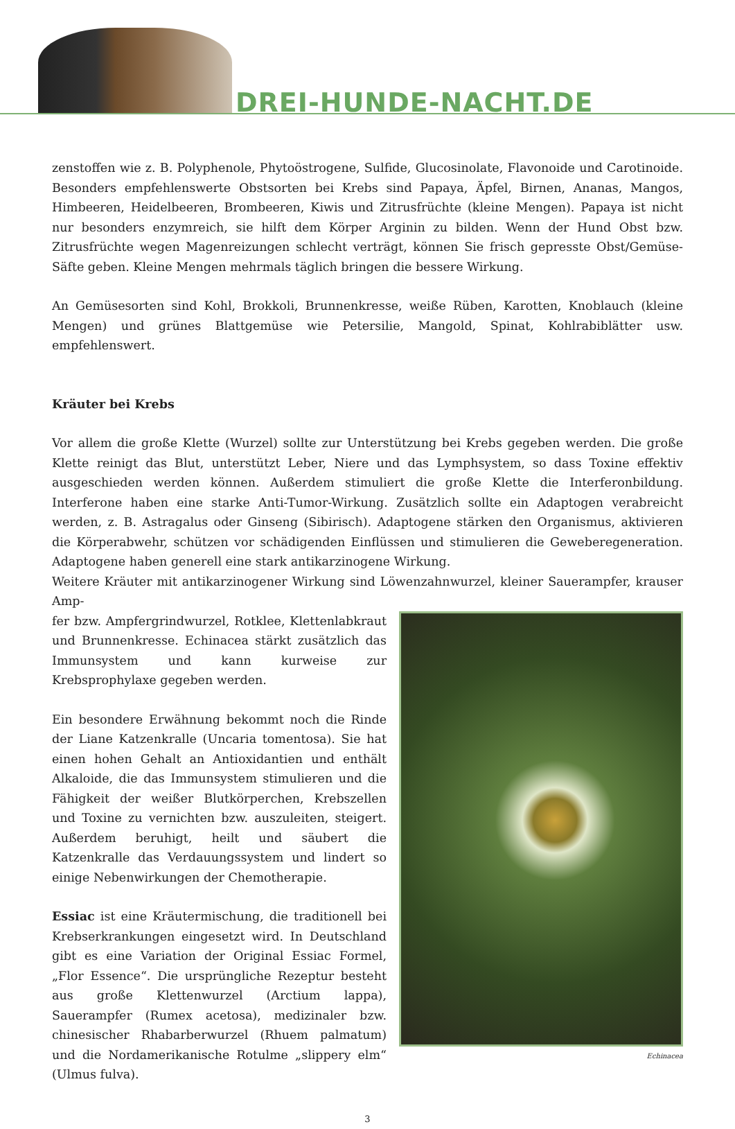DREI-HUNDE-NACHT.DE
zenstoffen wie z. B. Polyphenole, Phytoöstrogene, Sulfide, Glucosinolate, Flavonoide und Carotinoide. Besonders empfehlenswerte Obstsorten bei Krebs sind Papaya, Äpfel, Birnen, Ananas, Mangos, Himbeeren, Heidelbeeren, Brombeeren, Kiwis und Zitrusfrüchte (kleine Mengen). Papaya ist nicht nur besonders enzymreich, sie hilft dem Körper Arginin zu bilden. Wenn der Hund Obst bzw. Zitrusfrüchte wegen Magenreizungen schlecht verträgt, können Sie frisch gepresste Obst/Gemüse-Säfte geben. Kleine Mengen mehrmals täglich bringen die bessere Wirkung.
An Gemüsesorten sind Kohl, Brokkoli, Brunnenkresse, weiße Rüben, Karotten, Knoblauch (kleine Mengen) und grünes Blattgemüse wie Petersilie, Mangold, Spinat, Kohlrabiblätter usw. empfehlenswert.
Kräuter bei Krebs
Vor allem die große Klette (Wurzel) sollte zur Unterstützung bei Krebs gegeben werden. Die große Klette reinigt das Blut, unterstützt Leber, Niere und das Lymphsystem, so dass Toxine effektiv ausgeschieden werden können. Außerdem stimuliert die große Klette die Interferonbildung. Interferone haben eine starke Anti-Tumor-Wirkung. Zusätzlich sollte ein Adaptogen verabreicht werden, z. B. Astragalus oder Ginseng (Sibirisch). Adaptogene stärken den Organismus, aktivieren die Körperabwehr, schützen vor schädigenden Einflüssen und stimulieren die Geweberegeneration. Adaptogene haben generell eine stark antikarzinogene Wirkung.
Weitere Kräuter mit antikarzinogener Wirkung sind Löwenzahnwurzel, kleiner Sauerampfer, krauser Amp-
fer bzw. Ampfergrindwurzel, Rotklee, Klettenlabkraut und Brunnenkresse. Echinacea stärkt zusätzlich das Immunsystem und kann kurweise zur Krebsprophylaxe gegeben werden.
Ein besondere Erwähnung bekommt noch die Rinde der Liane Katzenkralle (Uncaria tomentosa). Sie hat einen hohen Gehalt an Antioxidantien und enthält Alkaloide, die das Immunsystem stimulieren und die Fähigkeit der weißer Blutkörperchen, Krebszellen und Toxine zu vernichten bzw. auszuleiten, steigert. Außerdem beruhigt, heilt und säubert die Katzenkralle das Verdauungssystem und lindert so einige Nebenwirkungen der Chemotherapie.
Essiac ist eine Kräutermischung, die traditionell bei Krebserkrankungen eingesetzt wird. In Deutschland gibt es eine Variation der Original Essiac Formel, „Flor Essence“. Die ursprüngliche Rezeptur besteht aus große Klettenwurzel (Arctium lappa), Sauerampfer (Rumex acetosa), medizinaler bzw. chinesischer Rhabarberwurzel (Rhuem palmatum) und die Nordamerikanische Rotulme „slippery elm“ (Ulmus fulva).
Echinacea
3